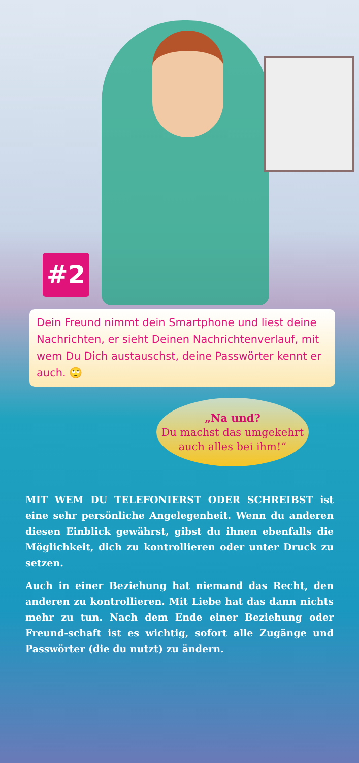#2
Dein Freund nimmt dein Smartphone und liest deine Nachrichten, er sieht Deinen Nachrichtenverlauf, mit wem Du Dich austauschst, deine Passwörter kennt er auch. 🙄
„Na und?
Du machst das umgekehrt
auch alles bei ihm!“
MIT WEM DU TELEFONIERST ODER SCHREIBST ist eine sehr persönliche Angelegenheit. Wenn du anderen diesen Einblick gewährst, gibst du ihnen ebenfalls die Möglichkeit, dich zu kontrollieren oder unter Druck zu setzen.
Auch in einer Beziehung hat niemand das Recht, den anderen zu kontrollieren. Mit Liebe hat das dann nichts mehr zu tun. Nach dem Ende einer Beziehung oder Freund-schaft ist es wichtig, sofort alle Zugänge und Passwörter (die du nutzt) zu ändern.